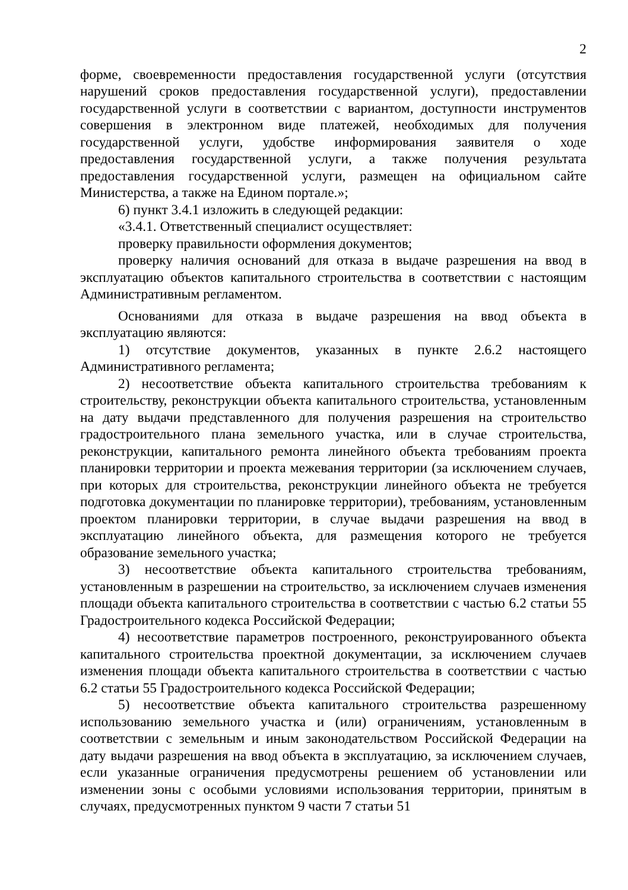2
форме, своевременности предоставления государственной услуги (отсутствия нарушений сроков предоставления государственной услуги), предоставлении государственной услуги в соответствии с вариантом, доступности инструментов совершения в электронном виде платежей, необходимых для получения государственной услуги, удобстве информирования заявителя о ходе предоставления государственной услуги, а также получения результата предоставления государственной услуги, размещен на официальном сайте Министерства, а также на Едином портале.»;
6) пункт 3.4.1 изложить в следующей редакции:
«3.4.1. Ответственный специалист осуществляет:
проверку правильности оформления документов;
проверку наличия оснований для отказа в выдаче разрешения на ввод в эксплуатацию объектов капитального строительства в соответствии с настоящим Административным регламентом.
Основаниями для отказа в выдаче разрешения на ввод объекта в эксплуатацию являются:
1) отсутствие документов, указанных в пункте 2.6.2 настоящего Административного регламента;
2) несоответствие объекта капитального строительства требованиям к строительству, реконструкции объекта капитального строительства, установленным на дату выдачи представленного для получения разрешения на строительство градостроительного плана земельного участка, или в случае строительства, реконструкции, капитального ремонта линейного объекта требованиям проекта планировки территории и проекта межевания территории (за исключением случаев, при которых для строительства, реконструкции линейного объекта не требуется подготовка документации по планировке территории), требованиям, установленным проектом планировки территории, в случае выдачи разрешения на ввод в эксплуатацию линейного объекта, для размещения которого не требуется образование земельного участка;
3) несоответствие объекта капитального строительства требованиям, установленным в разрешении на строительство, за исключением случаев изменения площади объекта капитального строительства в соответствии с частью 6.2 статьи 55 Градостроительного кодекса Российской Федерации;
4) несоответствие параметров построенного, реконструированного объекта капитального строительства проектной документации, за исключением случаев изменения площади объекта капитального строительства в соответствии с частью 6.2 статьи 55 Градостроительного кодекса Российской Федерации;
5) несоответствие объекта капитального строительства разрешенному использованию земельного участка и (или) ограничениям, установленным в соответствии с земельным и иным законодательством Российской Федерации на дату выдачи разрешения на ввод объекта в эксплуатацию, за исключением случаев, если указанные ограничения предусмотрены решением об установлении или изменении зоны с особыми условиями использования территории, принятым в случаях, предусмотренных пунктом 9 части 7 статьи 51